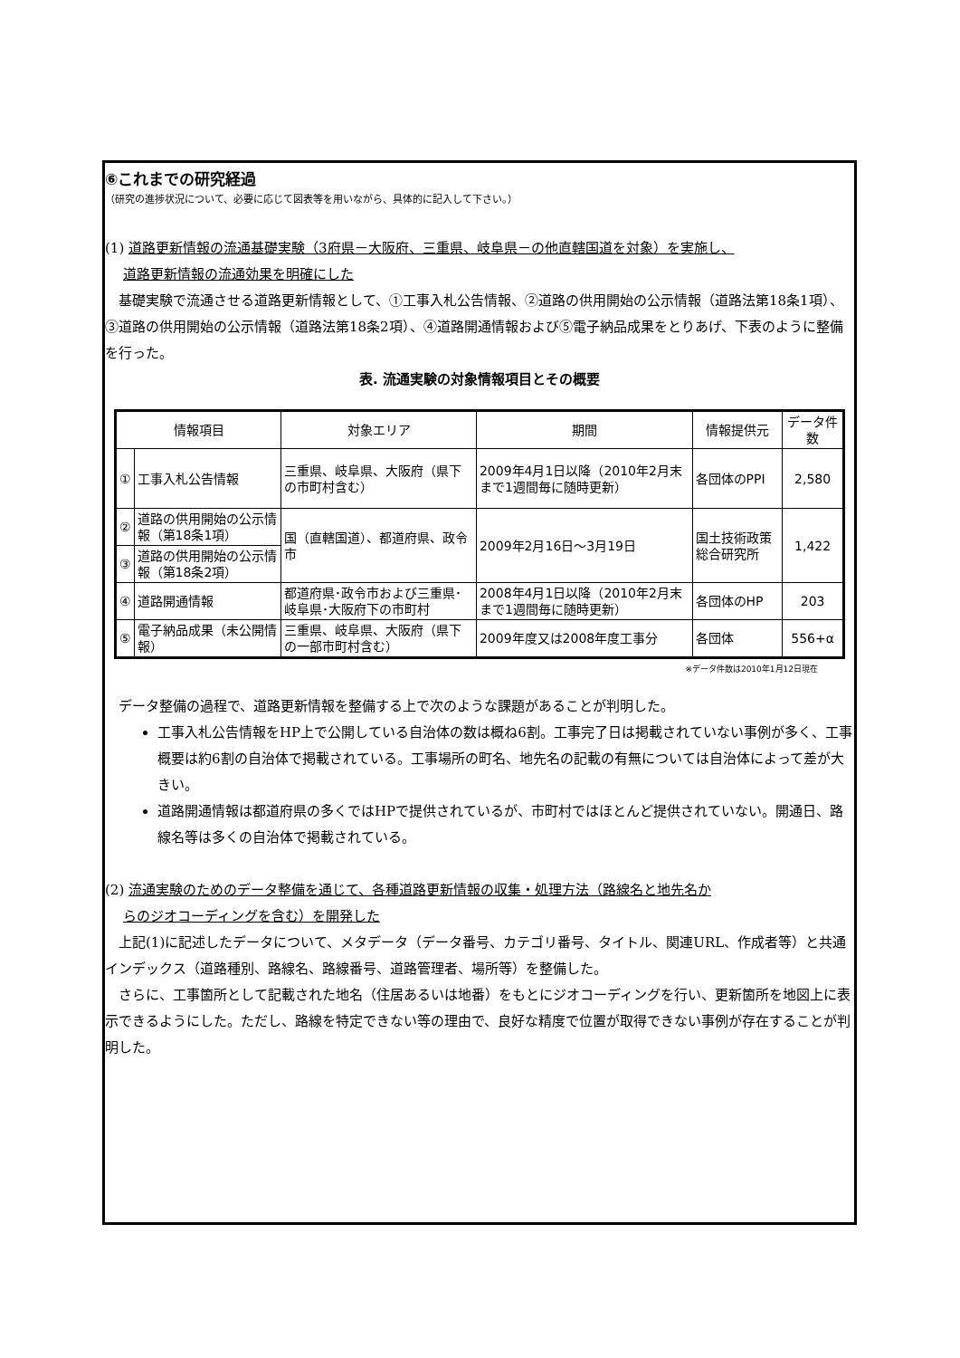⑥これまでの研究経過
（研究の進捗状況について、必要に応じて図表等を用いながら、具体的に記入して下さい。）
(1) 道路更新情報の流通基礎実験（3府県－大阪府、三重県、岐阜県－の他直轄国道を対象）を実施し、
道路更新情報の流通効果を明確にした
　基礎実験で流通させる道路更新情報として、①工事入札公告情報、②道路の供用開始の公示情報（道路法第18条1項）、③道路の供用開始の公示情報（道路法第18条2項）、④道路開通情報および⑤電子納品成果をとりあげ、下表のように整備を行った。
表. 流通実験の対象情報項目とその概要
| 情報項目 | | 対象エリア | 期間 | 情報提供元 | データ件数 |
| --- | --- | --- | --- | --- | --- |
| ① | 工事入札公告情報 | 三重県、岐阜県、大阪府（県下の市町村含む） | 2009年4月1日以降（2010年2月末まで1週間毎に随時更新） | 各団体のPPI | 2,580 |
| ② | 道路の供用開始の公示情報（第18条1項） | 国（直轄国道）、都道府県、政令市 | 2009年2月16日～3月19日 | 国土技術政策総合研究所 | 1,422 |
| ③ | 道路の供用開始の公示情報（第18条2項） | | | | |
| ④ | 道路開通情報 | 都道府県･政令市および三重県･岐阜県･大阪府下の市町村 | 2008年4月1日以降（2010年2月末まで1週間毎に随時更新） | 各団体のHP | 203 |
| ⑤ | 電子納品成果（未公開情報） | 三重県、岐阜県、大阪府（県下の一部市町村含む） | 2009年度又は2008年度工事分 | 各団体 | 556+α |
※データ件数は2010年1月12日現在
　データ整備の過程で、道路更新情報を整備する上で次のような課題があることが判明した。
工事入札公告情報をHP上で公開している自治体の数は概ね6割。工事完了日は掲載されていない事例が多く、工事概要は約6割の自治体で掲載されている。工事場所の町名、地先名の記載の有無については自治体によって差が大きい。
道路開通情報は都道府県の多くではHPで提供されているが、市町村ではほとんど提供されていない。開通日、路線名等は多くの自治体で掲載されている。
(2) 流通実験のためのデータ整備を通じて、各種道路更新情報の収集・処理方法（路線名と地先名か
らのジオコーディングを含む）を開発した
　上記(1)に記述したデータについて、メタデータ（データ番号、カテゴリ番号、タイトル、関連URL、作成者等）と共通インデックス（道路種別、路線名、路線番号、道路管理者、場所等）を整備した。
　さらに、工事箇所として記載された地名（住居あるいは地番）をもとにジオコーディングを行い、更新箇所を地図上に表示できるようにした。ただし、路線を特定できない等の理由で、良好な精度で位置が取得できない事例が存在することが判明した。